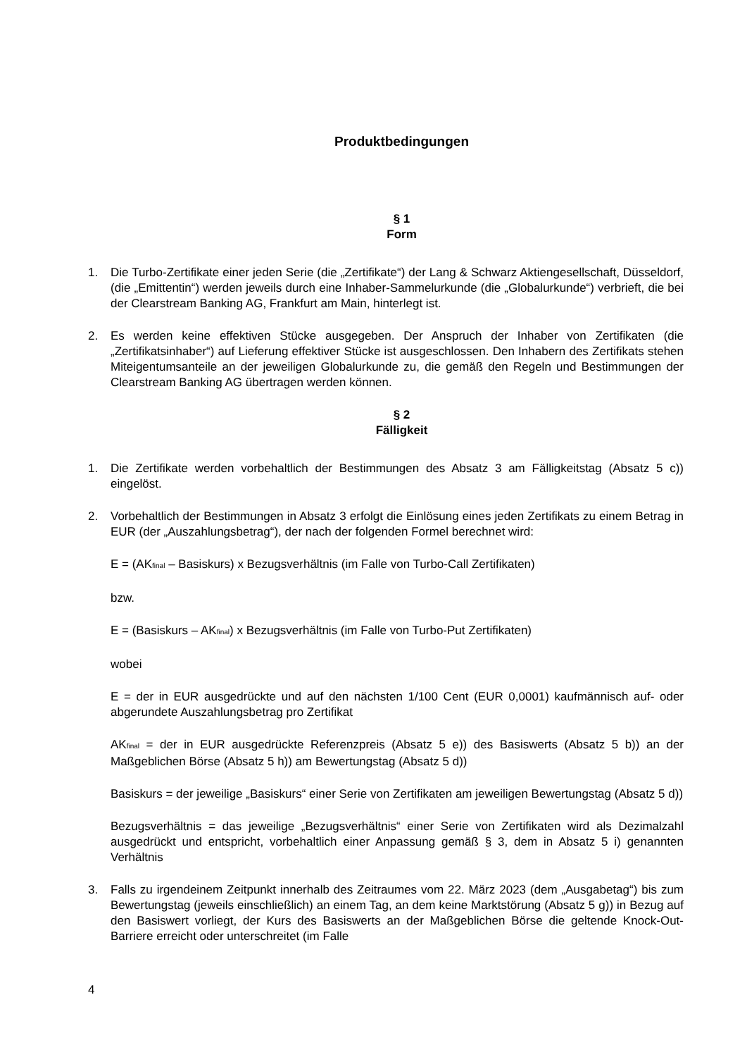Produktbedingungen
§ 1
Form
1. Die Turbo-Zertifikate einer jeden Serie (die „Zertifikate“) der Lang & Schwarz Aktiengesellschaft, Düsseldorf, (die „Emittentin“) werden jeweils durch eine Inhaber-Sammelurkunde (die „Globalurkunde“) verbrieft, die bei der Clearstream Banking AG, Frankfurt am Main, hinterlegt ist.
2. Es werden keine effektiven Stücke ausgegeben. Der Anspruch der Inhaber von Zertifikaten (die „Zertifikatsinhaber“) auf Lieferung effektiver Stücke ist ausgeschlossen. Den Inhabern des Zertifikats stehen Miteigentumsanteile an der jeweiligen Globalurkunde zu, die gemäß den Regeln und Bestimmungen der Clearstream Banking AG übertragen werden können.
§ 2
Fälligkeit
1. Die Zertifikate werden vorbehaltlich der Bestimmungen des Absatz 3 am Fälligkeitstag (Absatz 5 c)) eingelöst.
2. Vorbehaltlich der Bestimmungen in Absatz 3 erfolgt die Einlösung eines jeden Zertifikats zu einem Betrag in EUR (der „Auszahlungsbetrag“), der nach der folgenden Formel berechnet wird:
E = (AK<sub>final</sub> – Basiskurs) x Bezugsverhältnis (im Falle von Turbo-Call Zertifikaten)
bzw.
E = (Basiskurs – AK<sub>final</sub>) x Bezugsverhältnis (im Falle von Turbo-Put Zertifikaten)
wobei
E = der in EUR ausgedrückte und auf den nächsten 1/100 Cent (EUR 0,0001) kaufmännisch auf- oder abgerundete Auszahlungsbetrag pro Zertifikat
AK<sub>final</sub> = der in EUR ausgedrückte Referenzpreis (Absatz 5 e)) des Basiswerts (Absatz 5 b)) an der Maßgeblichen Börse (Absatz 5 h)) am Bewertungstag (Absatz 5 d))
Basiskurs = der jeweilige „Basiskurs“ einer Serie von Zertifikaten am jeweiligen Bewertungstag (Absatz 5 d))
Bezugsverhältnis = das jeweilige „Bezugsverhältnis“ einer Serie von Zertifikaten wird als Dezimalzahl ausgedrückt und entspricht, vorbehaltlich einer Anpassung gemäß § 3, dem in Absatz 5 i) genannten Verhältnis
3. Falls zu irgendeinem Zeitpunkt innerhalb des Zeitraumes vom 22. März 2023 (dem „Ausgabetag“) bis zum Bewertungstag (jeweils einschließlich) an einem Tag, an dem keine Marktstörung (Absatz 5 g)) in Bezug auf den Basiswert vorliegt, der Kurs des Basiswerts an der Maßgeblichen Börse die geltende Knock-Out-Barriere erreicht oder unterschreitet (im Falle
4